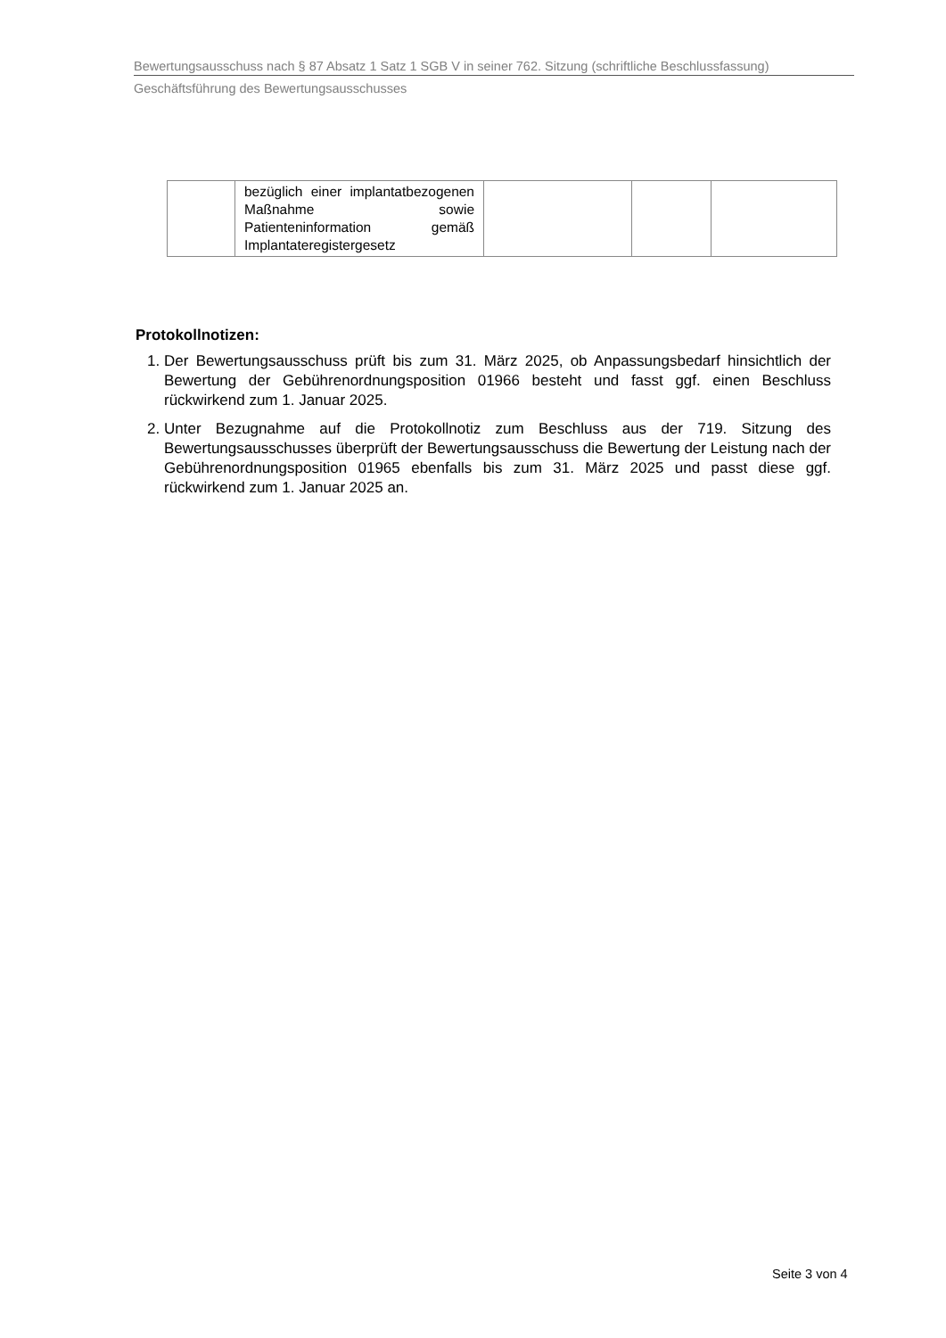Bewertungsausschuss nach § 87 Absatz 1 Satz 1 SGB V in seiner 762. Sitzung (schriftliche Beschlussfassung)
Geschäftsführung des Bewertungsausschusses
| | bezüglich einer implantatbezogenen Maßnahme sowie Patienteninformation gemäß Implantateregistergesetz | | | |
Protokollnotizen:
1. Der Bewertungsausschuss prüft bis zum 31. März 2025, ob Anpassungsbedarf hinsichtlich der Bewertung der Gebührenordnungsposition 01966 besteht und fasst ggf. einen Beschluss rückwirkend zum 1. Januar 2025.
2. Unter Bezugnahme auf die Protokollnotiz zum Beschluss aus der 719. Sitzung des Bewertungsausschusses überprüft der Bewertungsausschuss die Bewertung der Leistung nach der Gebührenordnungsposition 01965 ebenfalls bis zum 31. März 2025 und passt diese ggf. rückwirkend zum 1. Januar 2025 an.
Seite 3 von 4